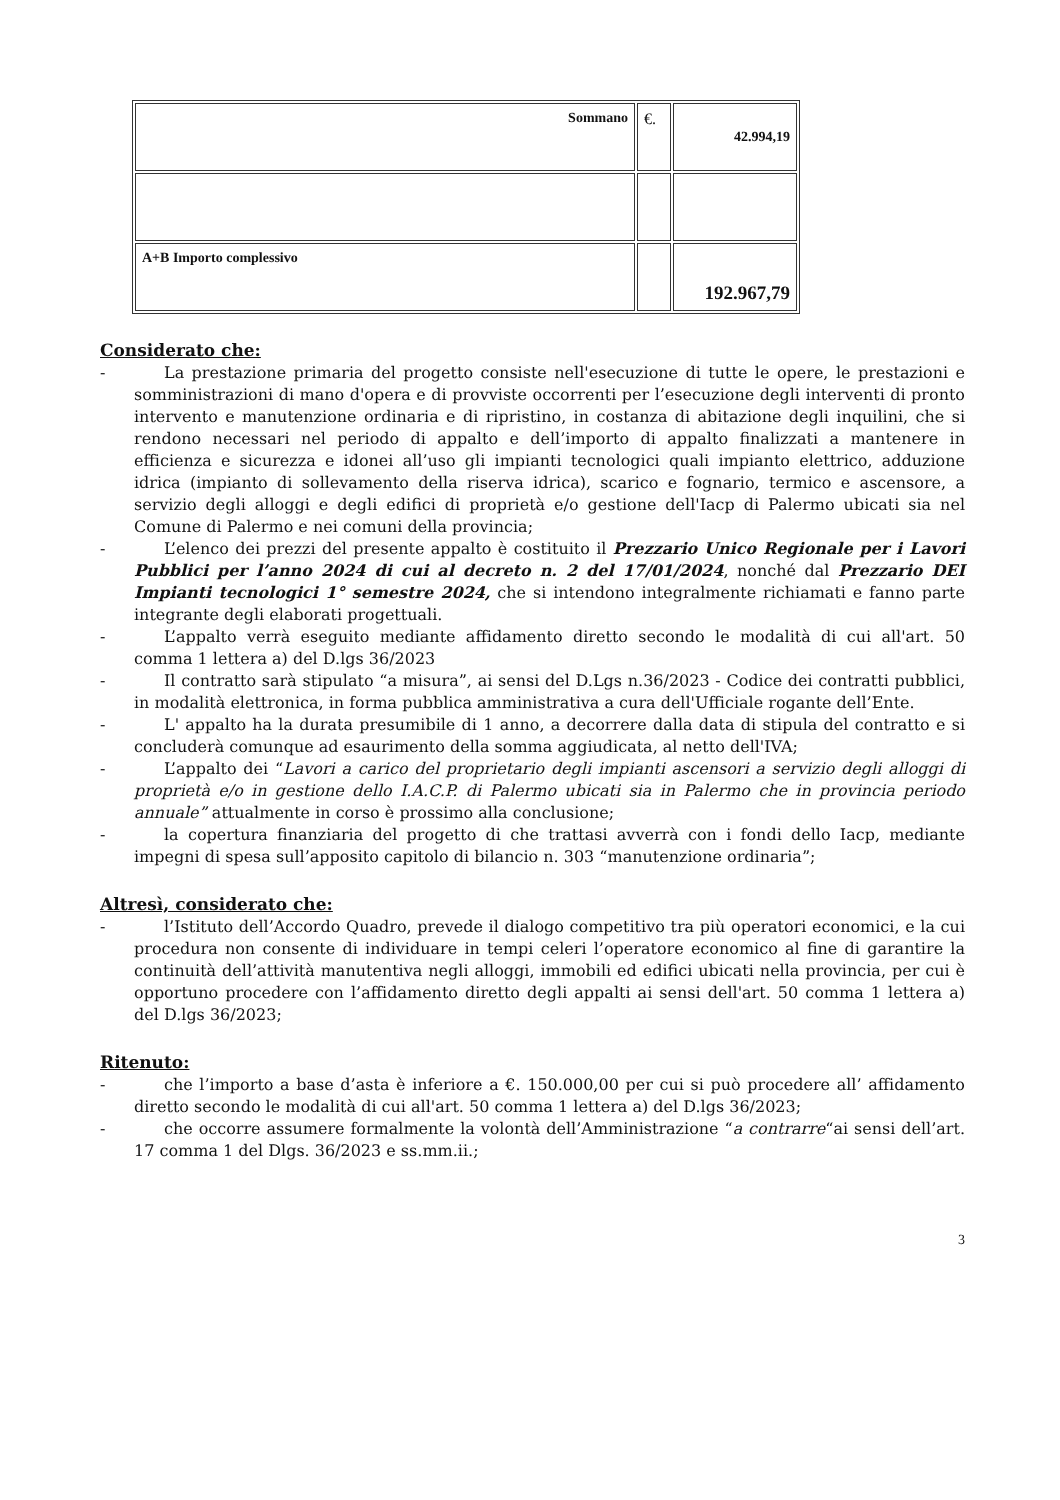| Sommano | €. | 42.994,19 |
| A+B Importo complessivo | | 192.967,79 |
Considerato che:
- La prestazione primaria del progetto consiste nell'esecuzione di tutte le opere, le prestazioni e somministrazioni di mano d'opera e di provviste occorrenti per l’esecuzione degli interventi di pronto intervento e manutenzione ordinaria e di ripristino, in costanza di abitazione degli inquilini, che si rendono necessari nel periodo di appalto e dell’importo di appalto finalizzati a mantenere in efficienza e sicurezza e idonei all’uso gli impianti tecnologici quali impianto elettrico, adduzione idrica (impianto di sollevamento della riserva idrica), scarico e fognario, termico e ascensore, a servizio degli alloggi e degli edifici di proprietà e/o gestione dell'Iacp di Palermo ubicati sia nel Comune di Palermo e nei comuni della provincia;
- L’elenco dei prezzi del presente appalto è costituito il Prezzario Unico Regionale per i Lavori Pubblici per l’anno 2024 di cui al decreto n. 2 del 17/01/2024, nonché dal Prezzario DEI Impianti tecnologici 1° semestre 2024, che si intendono integralmente richiamati e fanno parte integrante degli elaborati progettuali.
- L’appalto verrà eseguito mediante affidamento diretto secondo le modalità di cui all'art. 50 comma 1 lettera a) del D.lgs 36/2023
- Il contratto sarà stipulato “a misura”, ai sensi del D.Lgs n.36/2023 - Codice dei contratti pubblici, in modalità elettronica, in forma pubblica amministrativa a cura dell'Ufficiale rogante dell’Ente.
- L' appalto ha la durata presumibile di 1 anno, a decorrere dalla data di stipula del contratto e si concluderà comunque ad esaurimento della somma aggiudicata, al netto dell'IVA;
- L’appalto dei “Lavori a carico del proprietario degli impianti ascensori a servizio degli alloggi di proprietà e/o in gestione dello I.A.C.P. di Palermo ubicati sia in Palermo che in provincia periodo annuale” attualmente in corso è prossimo alla conclusione;
- la copertura finanziaria del progetto di che trattasi avverrà con i fondi dello Iacp, mediante impegni di spesa sull’apposito capitolo di bilancio n. 303 “manutenzione ordinaria”;
Altresì, considerato che:
- l’Istituto dell’Accordo Quadro, prevede il dialogo competitivo tra più operatori economici, e la cui procedura non consente di individuare in tempi celeri l’operatore economico al fine di garantire la continuità dell’attività manutentiva negli alloggi, immobili ed edifici ubicati nella provincia, per cui è opportuno procedere con l’affidamento diretto degli appalti ai sensi dell'art. 50 comma 1 lettera a) del D.lgs 36/2023;
Ritenuto:
- che l’importo a base d’asta è inferiore a €. 150.000,00 per cui si può procedere all’ affidamento diretto secondo le modalità di cui all'art. 50 comma 1 lettera a) del D.lgs 36/2023;
- che occorre assumere formalmente la volontà dell’Amministrazione “a contrarre“ai sensi dell’art. 17 comma 1 del Dlgs. 36/2023 e ss.mm.ii.;
3